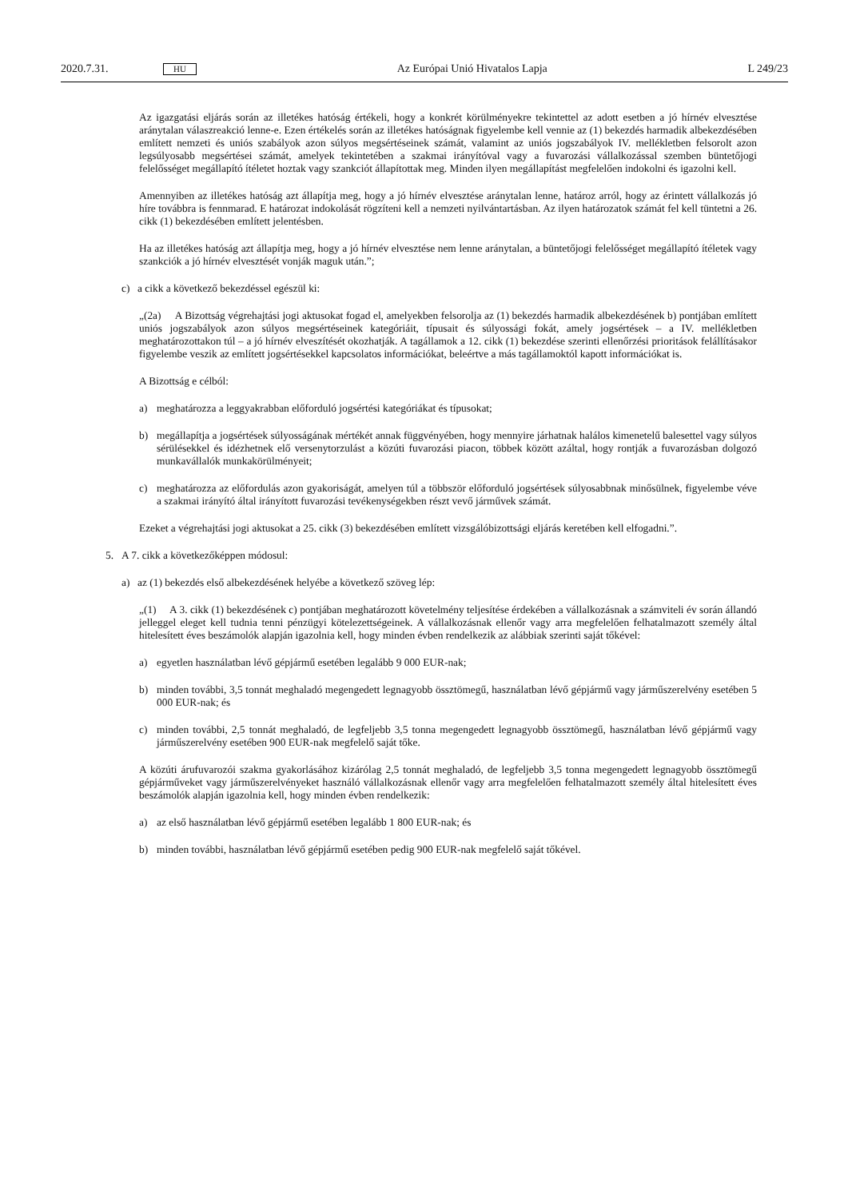2020.7.31. HU Az Európai Unió Hivatalos Lapja L 249/23
Az igazgatási eljárás során az illetékes hatóság értékeli, hogy a konkrét körülményekre tekintettel az adott esetben a jó hírnév elvesztése aránytalan válaszreakció lenne-e. Ezen értékelés során az illetékes hatóságnak figyelembe kell vennie az (1) bekezdés harmadik albekezdésében említett nemzeti és uniós szabályok azon súlyos megsértéseinek számát, valamint az uniós jogszabályok IV. mellékletben felsorolt azon legsúlyosabb megsértései számát, amelyek tekintetében a szakmai irányítóval vagy a fuvarozási vállalkozással szemben büntetőjogi felelősséget megállapító ítéletet hoztak vagy szankciót állapítottak meg. Minden ilyen megállapítást megfelelően indokolni és igazolni kell.
Amennyiben az illetékes hatóság azt állapítja meg, hogy a jó hírnév elvesztése aránytalan lenne, határoz arról, hogy az érintett vállalkozás jó híre továbbra is fennmarad. E határozat indokolását rögzíteni kell a nemzeti nyilvántartásban. Az ilyen határozatok számát fel kell tüntetni a 26. cikk (1) bekezdésében említett jelentésben.
Ha az illetékes hatóság azt állapítja meg, hogy a jó hírnév elvesztése nem lenne aránytalan, a büntetőjogi felelősséget megállapító ítéletek vagy szankciók a jó hírnév elvesztését vonják maguk után.”;
c) a cikk a következő bekezdéssel egészül ki:
„(2a) A Bizottság végrehajtási jogi aktusokat fogad el, amelyekben felsorolja az (1) bekezdés harmadik albekezdésének b) pontjában említett uniós jogszabályok azon súlyos megsértéseinek kategóriáit, típusait és súlyossági fokát, amely jogsértések – a IV. mellékletben meghatározottakon túl – a jó hírnév elveszítését okozhatják. A tagállamok a 12. cikk (1) bekezdése szerinti ellenőrzési prioritások felállításakor figyelembe veszik az említett jogsértésekkel kapcsolatos információkat, beleértve a más tagállamoktól kapott információkat is.
A Bizottság e célból:
a) meghatározza a leggyakrabban előforduló jogsértési kategóriákat és típusokat;
b) megállapítja a jogsértések súlyosságának mértékét annak függvényében, hogy mennyire járhatnak halálos kimenetelű balesettel vagy súlyos sérülésekkel és idézhetnek elő versenytorzulást a közúti fuvarozási piacon, többek között azáltal, hogy rontják a fuvarozásban dolgozó munkavállalók munkakörülményeit;
c) meghatározza az előfordulás azon gyakoriságát, amelyen túl a többször előforduló jogsértések súlyosabbnak minősülnek, figyelembe véve a szakmai irányító által irányított fuvarozási tevékenységekben részt vevő járművek számát.
Ezeket a végrehajtási jogi aktusokat a 25. cikk (3) bekezdésében említett vizsgálóbizottsági eljárás keretében kell elfogadni.”.
5. A 7. cikk a következőképpen módosul:
a) az (1) bekezdés első albekezdésének helyébe a következő szöveg lép:
„(1) A 3. cikk (1) bekezdésének c) pontjában meghatározott követelmény teljesítése érdekében a vállalkozásnak a számviteli év során állandó jelleggel eleget kell tudnia tenni pénzügyi kötelezettségeinek. A vállalkozásnak ellenőr vagy arra megfelelően felhatalmazott személy által hitelesített éves beszámolók alapján igazolnia kell, hogy minden évben rendelkezik az alábbiak szerinti saját tőkével:
a) egyetlen használatban lévő gépjármű esetében legalább 9 000 EUR-nak;
b) minden további, 3,5 tonnát meghaladó megengedett legnagyobb össztömegű, használatban lévő gépjármű vagy járműszerelvény esetében 5 000 EUR-nak; és
c) minden további, 2,5 tonnát meghaladó, de legfeljebb 3,5 tonna megengedett legnagyobb össztömegű, használatban lévő gépjármű vagy járműszerelvény esetében 900 EUR-nak megfelelő saját tőke.
A közúti árufuvarozói szakma gyakorlásához kizárólag 2,5 tonnát meghaladó, de legfeljebb 3,5 tonna megengedett legnagyobb össztömegű gépjárműveket vagy járműszerelvényeket használó vállalkozásnak ellenőr vagy arra megfelelően felhatalmazott személy által hitelesített éves beszámolók alapján igazolnia kell, hogy minden évben rendelkezik:
a) az első használatban lévő gépjármű esetében legalább 1 800 EUR-nak; és
b) minden további, használatban lévő gépjármű esetében pedig 900 EUR-nak megfelelő saját tőkével.